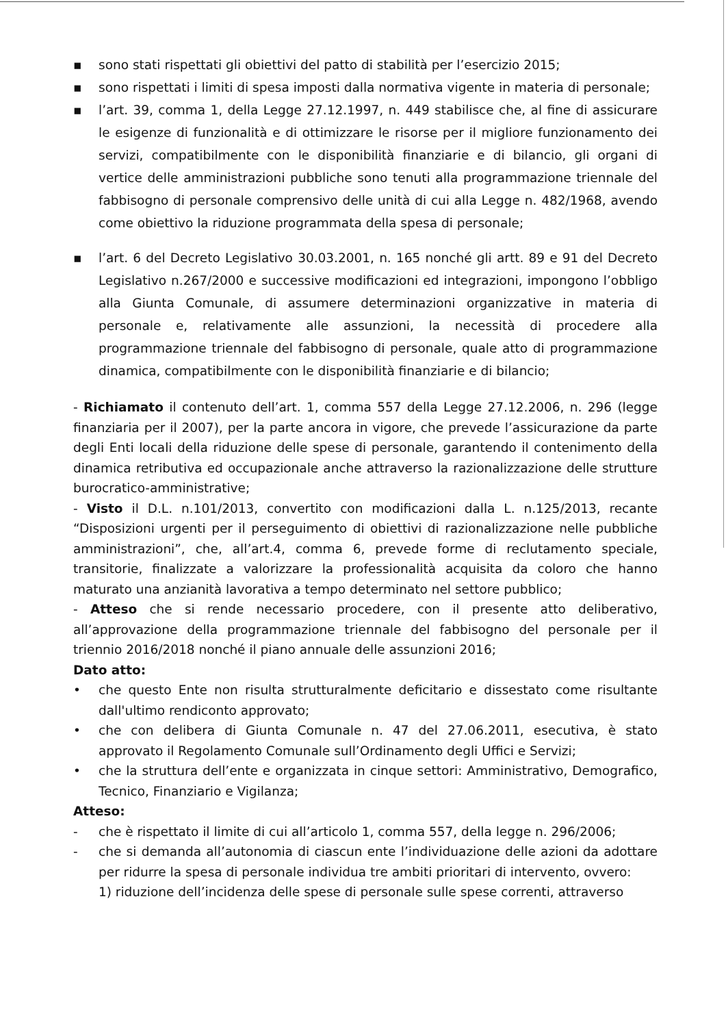▪ sono stati rispettati gli obiettivi del patto di stabilità per l’esercizio 2015;
▪ sono rispettati i limiti di spesa imposti dalla normativa vigente in materia di personale;
▪ l’art. 39, comma 1, della Legge 27.12.1997, n. 449 stabilisce che, al fine di assicurare le esigenze di funzionalità e di ottimizzare le risorse per il migliore funzionamento dei servizi, compatibilmente con le disponibilità finanziarie e di bilancio, gli organi di vertice delle amministrazioni pubbliche sono tenuti alla programmazione triennale del fabbisogno di personale comprensivo delle unità di cui alla Legge n. 482/1968, avendo come obiettivo la riduzione programmata della spesa di personale;
▪ l’art. 6 del Decreto Legislativo 30.03.2001, n. 165 nonché gli artt. 89 e 91 del Decreto Legislativo n.267/2000 e successive modificazioni ed integrazioni, impongono l’obbligo alla Giunta Comunale, di assumere determinazioni organizzative in materia di personale e, relativamente alle assunzioni, la necessità di procedere alla programmazione triennale del fabbisogno di personale, quale atto di programmazione dinamica, compatibilmente con le disponibilità finanziarie e di bilancio;
- Richiamato il contenuto dell’art. 1, comma 557 della Legge 27.12.2006, n. 296 (legge finanziaria per il 2007), per la parte ancora in vigore, che prevede l’assicurazione da parte degli Enti locali della riduzione delle spese di personale, garantendo il contenimento della dinamica retributiva ed occupazionale anche attraverso la razionalizzazione delle strutture burocratico-amministrative;
- Visto il D.L. n.101/2013, convertito con modificazioni dalla L. n.125/2013, recante “Disposizioni urgenti per il perseguimento di obiettivi di razionalizzazione nelle pubbliche amministrazioni”, che, all’art.4, comma 6, prevede forme di reclutamento speciale, transitorie, finalizzate a valorizzare la professionalità acquisita da coloro che hanno maturato una anzianità lavorativa a tempo determinato nel settore pubblico;
- Atteso che si rende necessario procedere, con il presente atto deliberativo, all’approvazione della programmazione triennale del fabbisogno del personale per il triennio 2016/2018 nonché il piano annuale delle assunzioni 2016;
Dato atto:
• che questo Ente non risulta strutturalmente deficitario e dissestato come risultante dall'ultimo rendiconto approvato;
• che con delibera di Giunta Comunale n. 47 del 27.06.2011, esecutiva, è stato approvato il Regolamento Comunale sull’Ordinamento degli Uffici e Servizi;
• che la struttura dell’ente e organizzata in cinque settori: Amministrativo, Demografico, Tecnico, Finanziario e Vigilanza;
Atteso:
- che è rispettato il limite di cui all’articolo 1, comma 557, della legge n. 296/2006;
- che si demanda all’autonomia di ciascun ente l’individuazione delle azioni da adottare per ridurre la spesa di personale individua tre ambiti prioritari di intervento, ovvero:
1) riduzione dell’incidenza delle spese di personale sulle spese correnti, attraverso